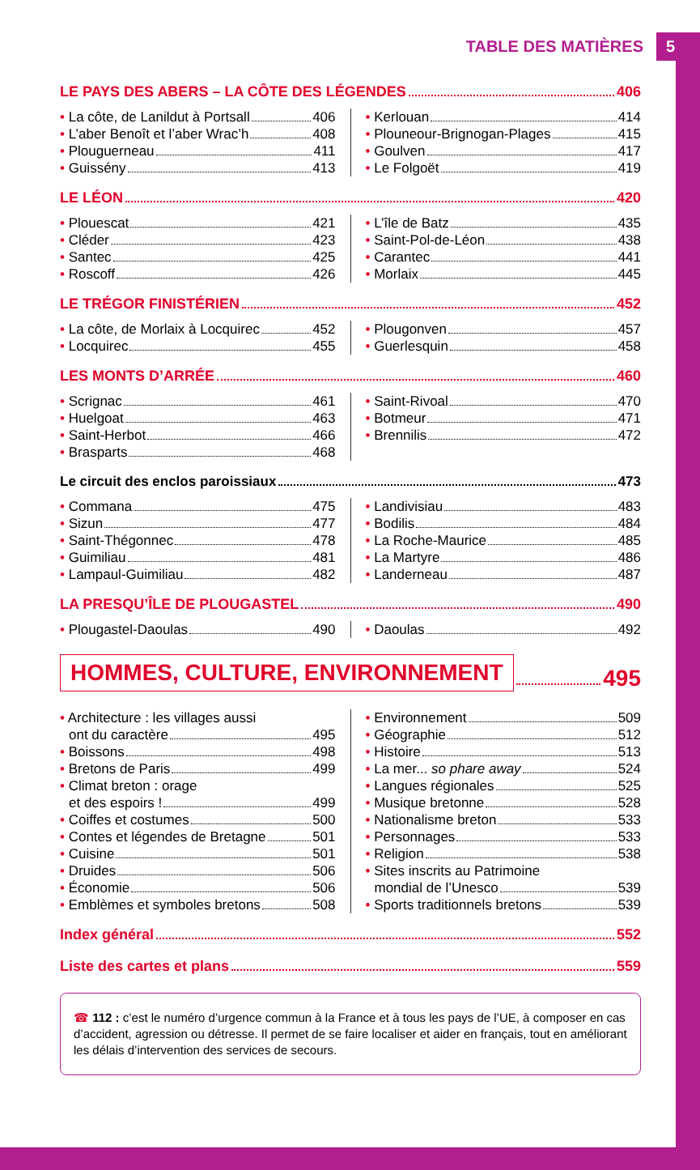TABLE DES MATIÈRES 5
LE PAYS DES ABERS – LA CÔTE DES LÉGENDES 406
• La côte, de Lanildut à Portsall 406
• L’aber Benoît et l’aber Wrac’h 408
• Plouguerneau 411
• Guissény 413
• Kerlouan 414
• Plouneour-Brignogan-Plages 415
• Goulven 417
• Le Folgoët 419
LE LÉON 420
• Plouescat 421
• Cléder 423
• Santec 425
• Roscoff 426
• L’île de Batz 435
• Saint-Pol-de-Léon 438
• Carantec 441
• Morlaix 445
LE TRÉGOR FINISTÉRIEN 452
• La côte, de Morlaix à Locquirec 452
• Locquirec 455
• Plougonven 457
• Guerlesquin 458
LES MONTS D’ARRÉE 460
• Scrignac 461
• Huelgoat 463
• Saint-Herbot 466
• Brasparts 468
• Saint-Rivoal 470
• Botmeur 471
• Brennilis 472
Le circuit des enclos paroissiaux 473
• Commana 475
• Sizun 477
• Saint-Thégonnec 478
• Guimiliau 481
• Lampaul-Guimiliau 482
• Landivisiau 483
• Bodilis 484
• La Roche-Maurice 485
• La Martyre 486
• Landerneau 487
LA PRESQU’ÎLE DE PLOUGASTEL 490
• Plougastel-Daoulas 490 • Daoulas 492
HOMMES, CULTURE, ENVIRONNEMENT 495
• Architecture : les villages aussi
ont du caractère 495
• Boissons 498
• Bretons de Paris 499
• Climat breton : orage
et des espoirs ! 499
• Coiffes et costumes 500
• Contes et légendes de Bretagne 501
• Cuisine 501
• Druides 506
• Économie 506
• Emblèmes et symboles bretons 508
• Environnement 509
• Géographie 512
• Histoire 513
• La mer... so phare away 524
• Langues régionales 525
• Musique bretonne 528
• Nationalisme breton 533
• Personnages 533
• Religion 538
• Sites inscrits au Patrimoine
mondial de l’Unesco 539
• Sports traditionnels bretons 539
Index général 552
Liste des cartes et plans 559
☎ 112 : c’est le numéro d’urgence commun à la France et à tous les pays de l’UE, à composer en cas d’accident, agression ou détresse. Il permet de se faire localiser et aider en français, tout en améliorant les délais d’intervention des services de secours.